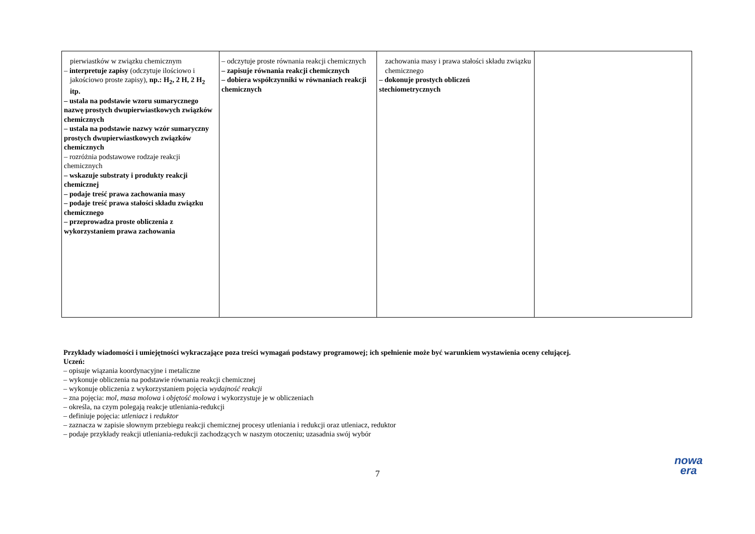| pierwiastków w związku chemicznym – interpretuje zapisy (odczytuje ilościowo i jakościowo proste zapisy), np.: H<sub>2</sub>, 2 H, 2 H<sub>2</sub> itp. – ustala na podstawie wzoru sumarycznego nazwę prostych dwupierwiastkowych związków chemicznych – ustala na podstawie nazwy wzór sumaryczny prostych dwupierwiastkowych związków chemicznych – rozróżnia podstawowe rodzaje reakcji chemicznych – wskazuje substraty i produkty reakcji chemicznej – podaje treść prawa zachowania masy – podaje treść prawa stałości składu związku chemicznego – przeprowadza proste obliczenia z wykorzystaniem prawa zachowania | – odczytuje proste równania reakcji chemicznych – zapisuje równania reakcji chemicznych – dobiera współczynniki w równaniach reakcji chemicznych | zachowania masy i prawa stałości składu związku chemicznego – dokonuje prostych obliczeń stechiometrycznych | |
Przykłady wiadomości i umiejętności wykraczające poza treści wymagań podstawy programowej; ich spełnienie może być warunkiem wystawienia oceny celującej.
Uczeń:
– opisuje wiązania koordynacyjne i metaliczne
– wykonuje obliczenia na podstawie równania reakcji chemicznej
– wykonuje obliczenia z wykorzystaniem pojęcia wydajność reakcji
– zna pojęcia: mol, masa molowa i objętość molowa i wykorzystuje je w obliczeniach
– określa, na czym polegają reakcje utleniania-redukcji
– definiuje pojęcia: utleniacz i reduktor
– zaznacza w zapisie słownym przebiegu reakcji chemicznej procesy utleniania i redukcji oraz utleniacz, reduktor
– podaje przykłady reakcji utleniania-redukcji zachodzących w naszym otoczeniu; uzasadnia swój wybór
7
nowa
era